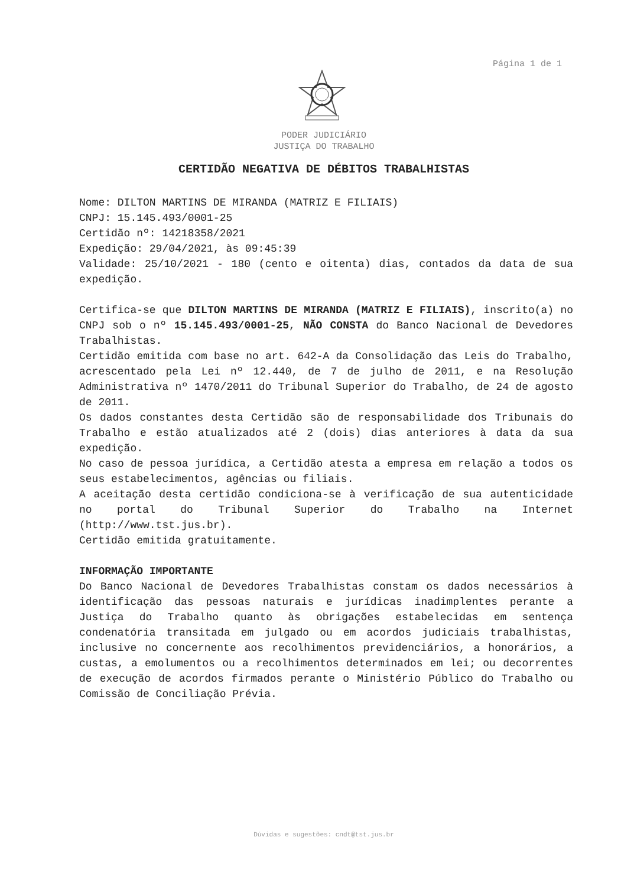Página 1 de 1
PODER JUDICIÁRIO
JUSTIÇA DO TRABALHO
CERTIDÃO NEGATIVA DE DÉBITOS TRABALHISTAS
Nome: DILTON MARTINS DE MIRANDA (MATRIZ E FILIAIS)
CNPJ: 15.145.493/0001-25
Certidão nº: 14218358/2021
Expedição: 29/04/2021, às 09:45:39
Validade: 25/10/2021 - 180 (cento e oitenta) dias, contados da data de sua expedição.
Certifica-se que DILTON MARTINS DE MIRANDA (MATRIZ E FILIAIS), inscrito(a) no CNPJ sob o nº 15.145.493/0001-25, NÃO CONSTA do Banco Nacional de Devedores Trabalhistas.
Certidão emitida com base no art. 642-A da Consolidação das Leis do Trabalho, acrescentado pela Lei nº 12.440, de 7 de julho de 2011, e na Resolução Administrativa nº 1470/2011 do Tribunal Superior do Trabalho, de 24 de agosto de 2011.
Os dados constantes desta Certidão são de responsabilidade dos Tribunais do Trabalho e estão atualizados até 2 (dois) dias anteriores à data da sua expedição.
No caso de pessoa jurídica, a Certidão atesta a empresa em relação a todos os seus estabelecimentos, agências ou filiais.
A aceitação desta certidão condiciona-se à verificação de sua autenticidade no portal do Tribunal Superior do Trabalho na Internet (http://www.tst.jus.br).
Certidão emitida gratuitamente.
INFORMAÇÃO IMPORTANTE
Do Banco Nacional de Devedores Trabalhistas constam os dados necessários à identificação das pessoas naturais e jurídicas inadimplentes perante a Justiça do Trabalho quanto às obrigações estabelecidas em sentença condenatória transitada em julgado ou em acordos judiciais trabalhistas, inclusive no concernente aos recolhimentos previdenciários, a honorários, a custas, a emolumentos ou a recolhimentos determinados em lei; ou decorrentes de execução de acordos firmados perante o Ministério Público do Trabalho ou Comissão de Conciliação Prévia.
Dúvidas e sugestões: cndt@tst.jus.br